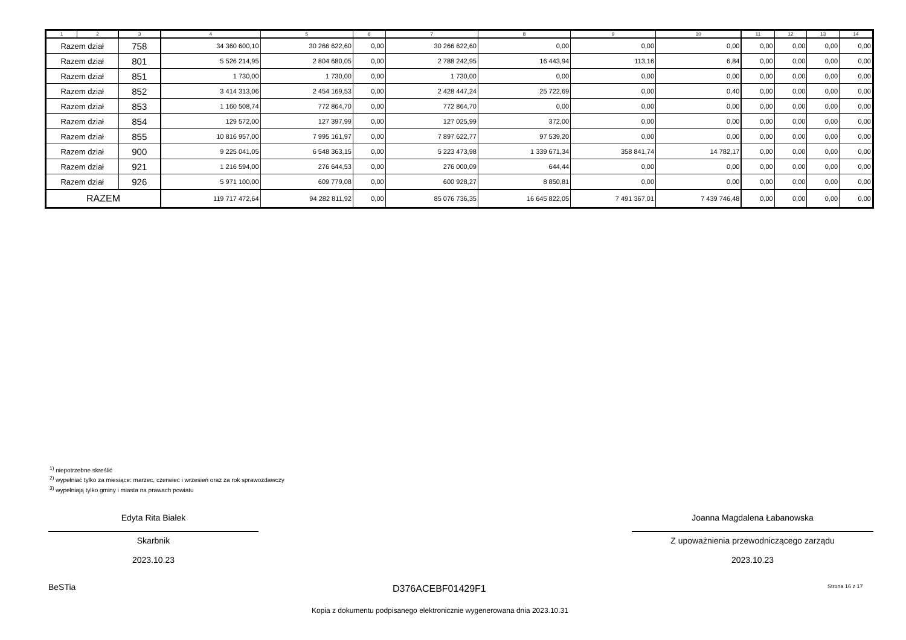| 1 | 2 | 3 | 4 | 5 | 6 | 7 | 8 | 9 | 10 | 11 | 12 | 13 | 14 |
| --- | --- | --- | --- | --- | --- | --- | --- | --- | --- | --- | --- | --- | --- |
| Razem dział | | 758 | 34 360 600,10 | 30 266 622,60 | 0,00 | 30 266 622,60 | 0,00 | 0,00 | 0,00 | 0,00 | 0,00 | 0,00 | 0,00 |
| Razem dział | | 801 | 5 526 214,95 | 2 804 680,05 | 0,00 | 2 788 242,95 | 16 443,94 | 113,16 | 6,84 | 0,00 | 0,00 | 0,00 | 0,00 |
| Razem dział | | 851 | 1 730,00 | 1 730,00 | 0,00 | 1 730,00 | 0,00 | 0,00 | 0,00 | 0,00 | 0,00 | 0,00 | 0,00 |
| Razem dział | | 852 | 3 414 313,06 | 2 454 169,53 | 0,00 | 2 428 447,24 | 25 722,69 | 0,00 | 0,40 | 0,00 | 0,00 | 0,00 | 0,00 |
| Razem dział | | 853 | 1 160 508,74 | 772 864,70 | 0,00 | 772 864,70 | 0,00 | 0,00 | 0,00 | 0,00 | 0,00 | 0,00 | 0,00 |
| Razem dział | | 854 | 129 572,00 | 127 397,99 | 0,00 | 127 025,99 | 372,00 | 0,00 | 0,00 | 0,00 | 0,00 | 0,00 | 0,00 |
| Razem dział | | 855 | 10 816 957,00 | 7 995 161,97 | 0,00 | 7 897 622,77 | 97 539,20 | 0,00 | 0,00 | 0,00 | 0,00 | 0,00 | 0,00 |
| Razem dział | | 900 | 9 225 041,05 | 6 548 363,15 | 0,00 | 5 223 473,98 | 1 339 671,34 | 358 841,74 | 14 782,17 | 0,00 | 0,00 | 0,00 | 0,00 |
| Razem dział | | 921 | 1 216 594,00 | 276 644,53 | 0,00 | 276 000,09 | 644,44 | 0,00 | 0,00 | 0,00 | 0,00 | 0,00 | 0,00 |
| Razem dział | | 926 | 5 971 100,00 | 609 779,08 | 0,00 | 600 928,27 | 8 850,81 | 0,00 | 0,00 | 0,00 | 0,00 | 0,00 | 0,00 |
| RAZEM | | | 119 717 472,64 | 94 282 811,92 | 0,00 | 85 076 736,35 | 16 645 822,05 | 7 491 367,01 | 7 439 746,48 | 0,00 | 0,00 | 0,00 | 0,00 |
<sup>1)</sup> niepotrzebne skreślić
<sup>2)</sup> wypełniać tylko za miesiące: marzec, czerwiec i wrzesień oraz za rok sprawozdawczy
<sup>3)</sup> wypełniają tylko gminy i miasta na prawach powiatu
Edyta Rita Białek
Skarbnik
2023.10.23
Joanna Magdalena Łabanowska
Z upoważnienia przewodniczącego zarządu
2023.10.23
BeSTia D376ACEBF01429F1 Strona 16 z 17
Kopia z dokumentu podpisanego elektronicznie wygenerowana dnia 2023.10.31